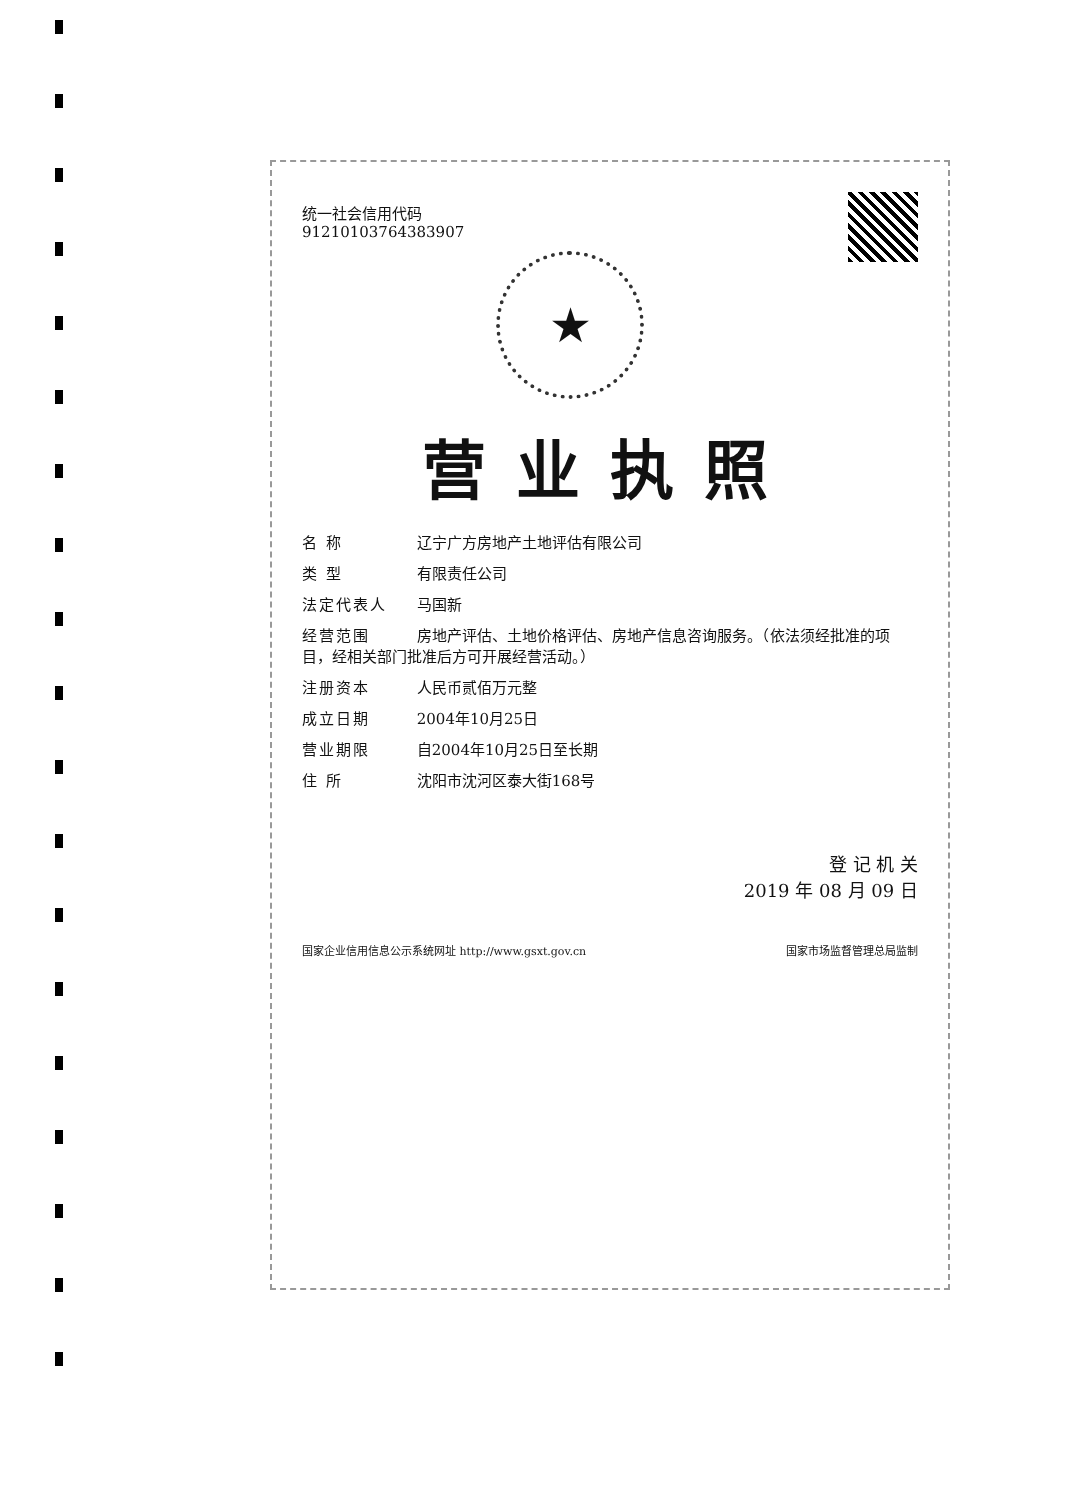统一社会信用代码
91210103764383907
★
营业执照
名 称 辽宁广方房地产土地评估有限公司
类 型 有限责任公司
法定代表人 马国新
经营范围 房地产评估、土地价格评估、房地产信息咨询服务。（依法须经批准的项目，经相关部门批准后方可开展经营活动。）
注册资本 人民币贰佰万元整
成立日期 2004年10月25日
营业期限 自2004年10月25日至长期
住 所 沈阳市沈河区泰大街168号
登 记 机 关
2019 年 08 月 09 日
国家企业信用信息公示系统网址 http://www.gsxt.gov.cn 国家市场监督管理总局监制